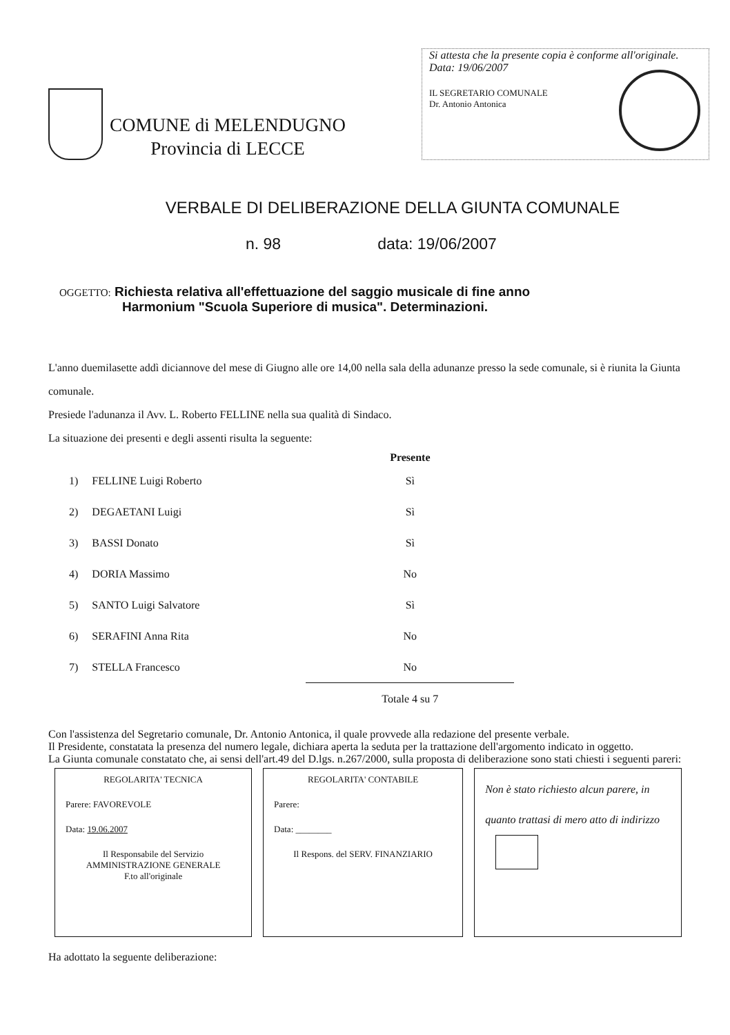COMUNE di MELENDUGNO
Provincia di LECCE
Si attesta che la presente copia è conforme all'originale.
Data: 19/06/2007
IL SEGRETARIO COMUNALE
Dr. Antonio Antonica
VERBALE DI DELIBERAZIONE DELLA GIUNTA COMUNALE
n. 98 data: 19/06/2007
OGGETTO: Richiesta relativa all'effettuazione del saggio musicale di fine anno
Harmonium "Scuola Superiore di musica". Determinazioni.
L'anno duemilasette addì diciannove del mese di Giugno alle ore 14,00 nella sala della adunanze presso la sede comunale, si è riunita la Giunta comunale.
Presiede l'adunanza il Avv. L. Roberto FELLINE nella sua qualità di Sindaco.
La situazione dei presenti e degli assenti risulta la seguente:
| | | Presente |
| --- | --- | --- |
| 1) | FELLINE Luigi Roberto | Sì |
| 2) | DEGAETANI Luigi | Sì |
| 3) | BASSI Donato | Sì |
| 4) | DORIA Massimo | No |
| 5) | SANTO Luigi Salvatore | Sì |
| 6) | SERAFINI Anna Rita | No |
| 7) | STELLA Francesco | No |
| | | Totale 4 su 7 |
Con l'assistenza del Segretario comunale, Dr. Antonio Antonica, il quale provvede alla redazione del presente verbale.
Il Presidente, constatata la presenza del numero legale, dichiara aperta la seduta per la trattazione dell'argomento indicato in oggetto.
La Giunta comunale constatato che, ai sensi dell'art.49 del D.lgs. n.267/2000, sulla proposta di deliberazione sono stati chiesti i seguenti pareri:
REGOLARITA' TECNICA
Parere: FAVOREVOLE
Data: 19.06.2007
Il Responsabile del Servizio
AMMINISTRAZIONE GENERALE
F.to all'originale
REGOLARITA' CONTABILE
Parere:
Data: ________
Il Respons. del SERV. FINANZIARIO
Non è stato richiesto alcun parere, in quanto trattasi di mero atto di indirizzo
Ha adottato la seguente deliberazione: